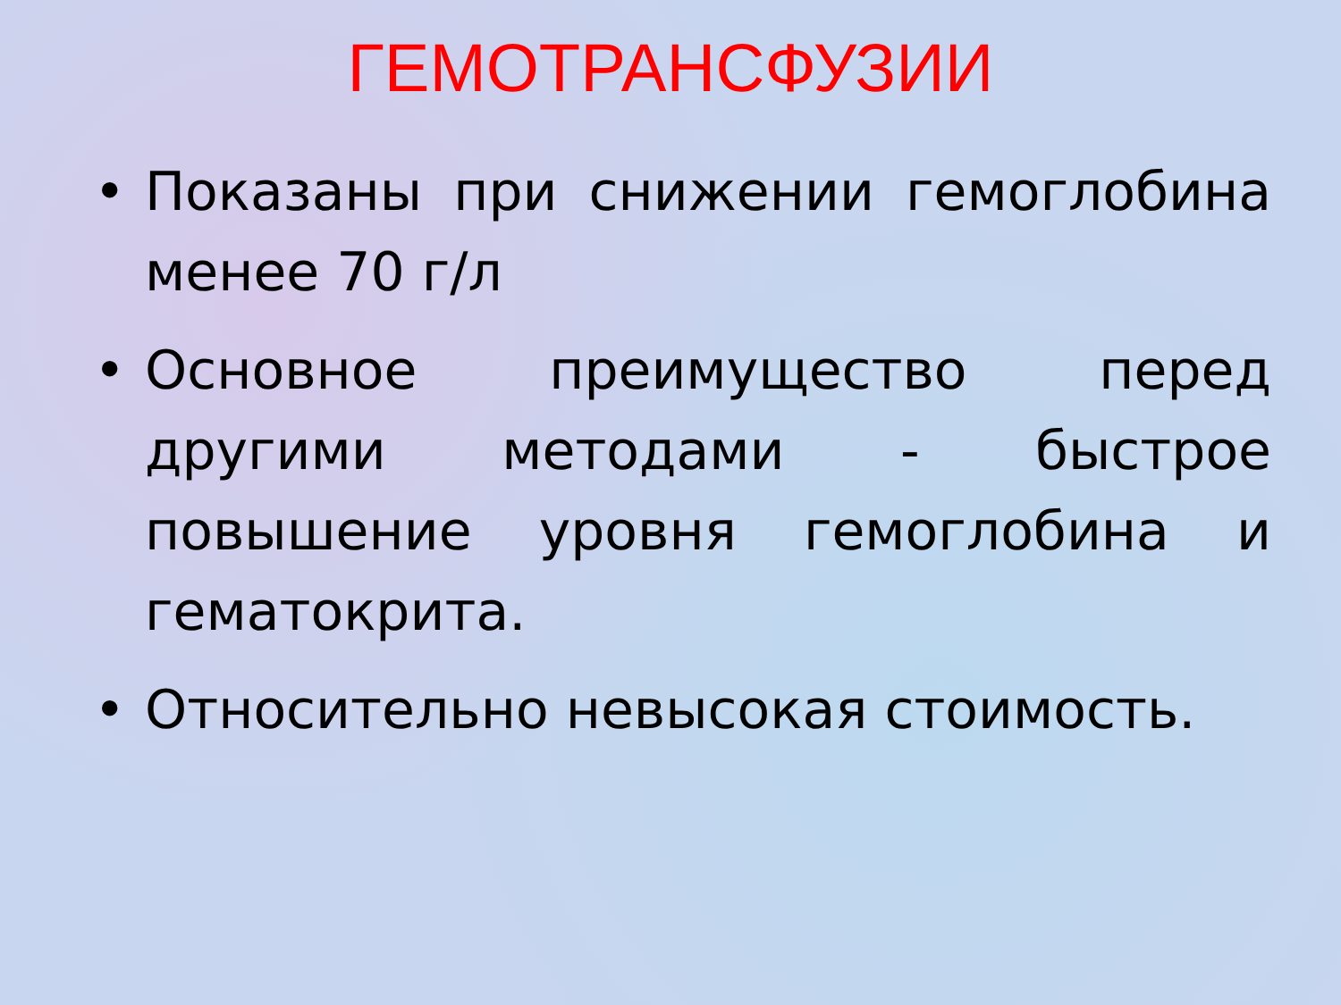ГЕМОТРАНСФУЗИИ
• Показаны при снижении гемоглобина менее 70 г/л
• Основное преимущество перед другими методами - быстрое повышение уровня гемоглобина и гематокрита.
• Относительно невысокая стоимость.